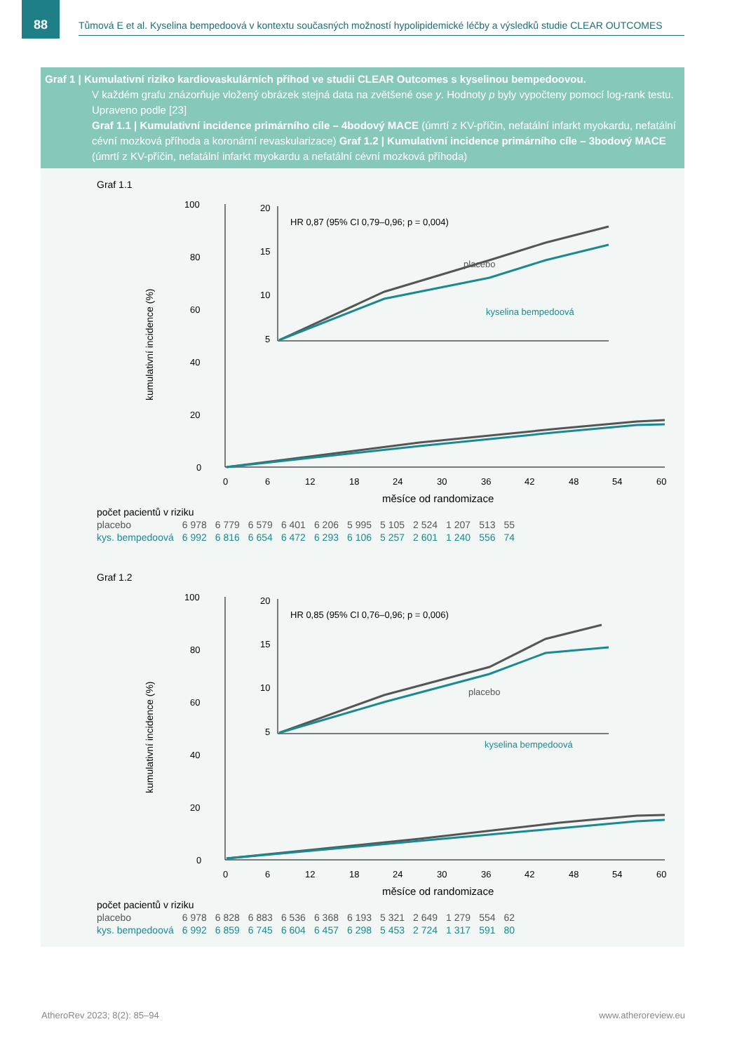88
Tůmová E et al. Kyselina bempedoová v kontextu současných možností hypolipidemické léčby a výsledků studie CLEAR OUTCOMES
Graf 1 | Kumulativní riziko kardiovaskulárních příhod ve studii CLEAR Outcomes s kyselinou bempedoovou.
V každém grafu znázorňuje vložený obrázek stejná data na zvětšené ose y. Hodnoty p byly vypočteny pomocí log-rank testu. Upraveno podle [23]
Graf 1.1 | Kumulativní incidence primárního cíle – 4bodový MACE (úmrtí z KV-příčin, nefatální infarkt myokardu, nefatální cévní mozková příhoda a koronární revaskularizace) Graf 1.2 | Kumulativní incidence primárního cíle – 3bodový MACE (úmrtí z KV-příčin, nefatální infarkt myokardu a nefatální cévní mozková příhoda)
Graf 1.1
kumulativní incidence (%)
100
80
60
40
20
0
0
6
12
18
24
30
36
42
48
54
60
měsíce od randomizace
20
15
10
5
HR 0,87 (95% CI 0,79–0,96; p = 0,004)
placebo
kyselina bempedoová
| počet pacientů v riziku | | | | | | | | | | | |
| placebo | 6 978 | 6 779 | 6 579 | 6 401 | 6 206 | 5 995 | 5 105 | 2 524 | 1 207 | 513 | 55 |
| kys. bempedoová | 6 992 | 6 816 | 6 654 | 6 472 | 6 293 | 6 106 | 5 257 | 2 601 | 1 240 | 556 | 74 |
Graf 1.2
kumulativní incidence (%)
100
80
60
40
20
0
0
6
12
18
24
30
36
42
48
54
60
měsíce od randomizace
20
15
10
5
HR 0,85 (95% CI 0,76–0,96; p = 0,006)
placebo
kyselina bempedoová
| počet pacientů v riziku | | | | | | | | | | | |
| placebo | 6 978 | 6 828 | 6 883 | 6 536 | 6 368 | 6 193 | 5 321 | 2 649 | 1 279 | 554 | 62 |
| kys. bempedoová | 6 992 | 6 859 | 6 745 | 6 604 | 6 457 | 6 298 | 5 453 | 2 724 | 1 317 | 591 | 80 |
AtheroRev 2023; 8(2): 85–94 www.atheroreview.eu